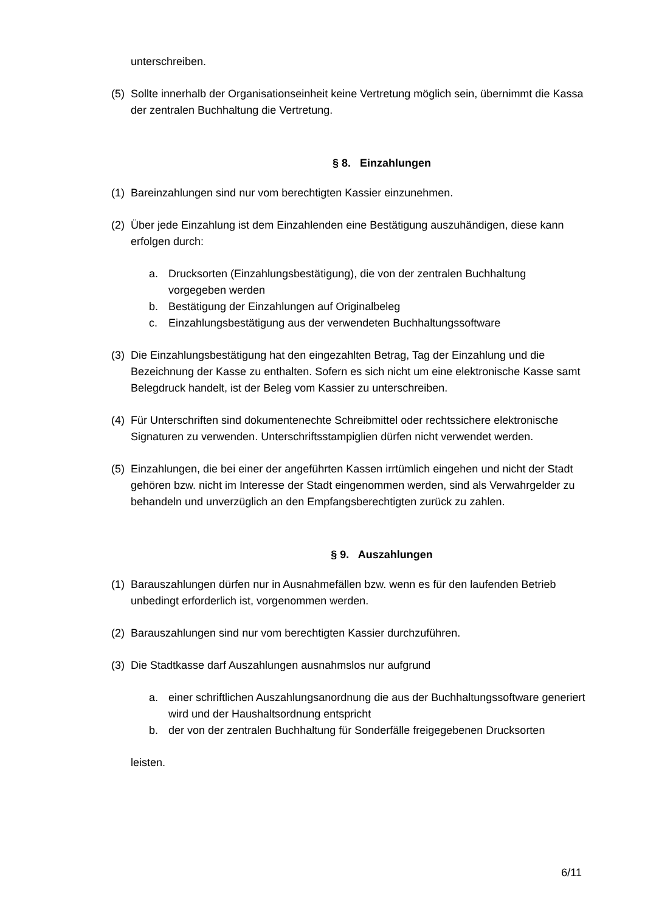unterschreiben.
(5) Sollte innerhalb der Organisationseinheit keine Vertretung möglich sein, übernimmt die Kassa der zentralen Buchhaltung die Vertretung.
§ 8. Einzahlungen
(1) Bareinzahlungen sind nur vom berechtigten Kassier einzunehmen.
(2) Über jede Einzahlung ist dem Einzahlenden eine Bestätigung auszuhändigen, diese kann erfolgen durch:
a. Drucksorten (Einzahlungsbestätigung), die von der zentralen Buchhaltung vorgegeben werden
b. Bestätigung der Einzahlungen auf Originalbeleg
c. Einzahlungsbestätigung aus der verwendeten Buchhaltungssoftware
(3) Die Einzahlungsbestätigung hat den eingezahlten Betrag, Tag der Einzahlung und die Bezeichnung der Kasse zu enthalten. Sofern es sich nicht um eine elektronische Kasse samt Belegdruck handelt, ist der Beleg vom Kassier zu unterschreiben.
(4) Für Unterschriften sind dokumentenechte Schreibmittel oder rechtssichere elektronische Signaturen zu verwenden. Unterschriftsstampiglien dürfen nicht verwendet werden.
(5) Einzahlungen, die bei einer der angeführten Kassen irrtümlich eingehen und nicht der Stadt gehören bzw. nicht im Interesse der Stadt eingenommen werden, sind als Verwahrgelder zu behandeln und unverzüglich an den Empfangsberechtigten zurück zu zahlen.
§ 9. Auszahlungen
(1) Barauszahlungen dürfen nur in Ausnahmefällen bzw. wenn es für den laufenden Betrieb unbedingt erforderlich ist, vorgenommen werden.
(2) Barauszahlungen sind nur vom berechtigten Kassier durchzuführen.
(3) Die Stadtkasse darf Auszahlungen ausnahmslos nur aufgrund
a. einer schriftlichen Auszahlungsanordnung die aus der Buchhaltungssoftware generiert wird und der Haushaltsordnung entspricht
b. der von der zentralen Buchhaltung für Sonderfälle freigegebenen Drucksorten
leisten.
6/11